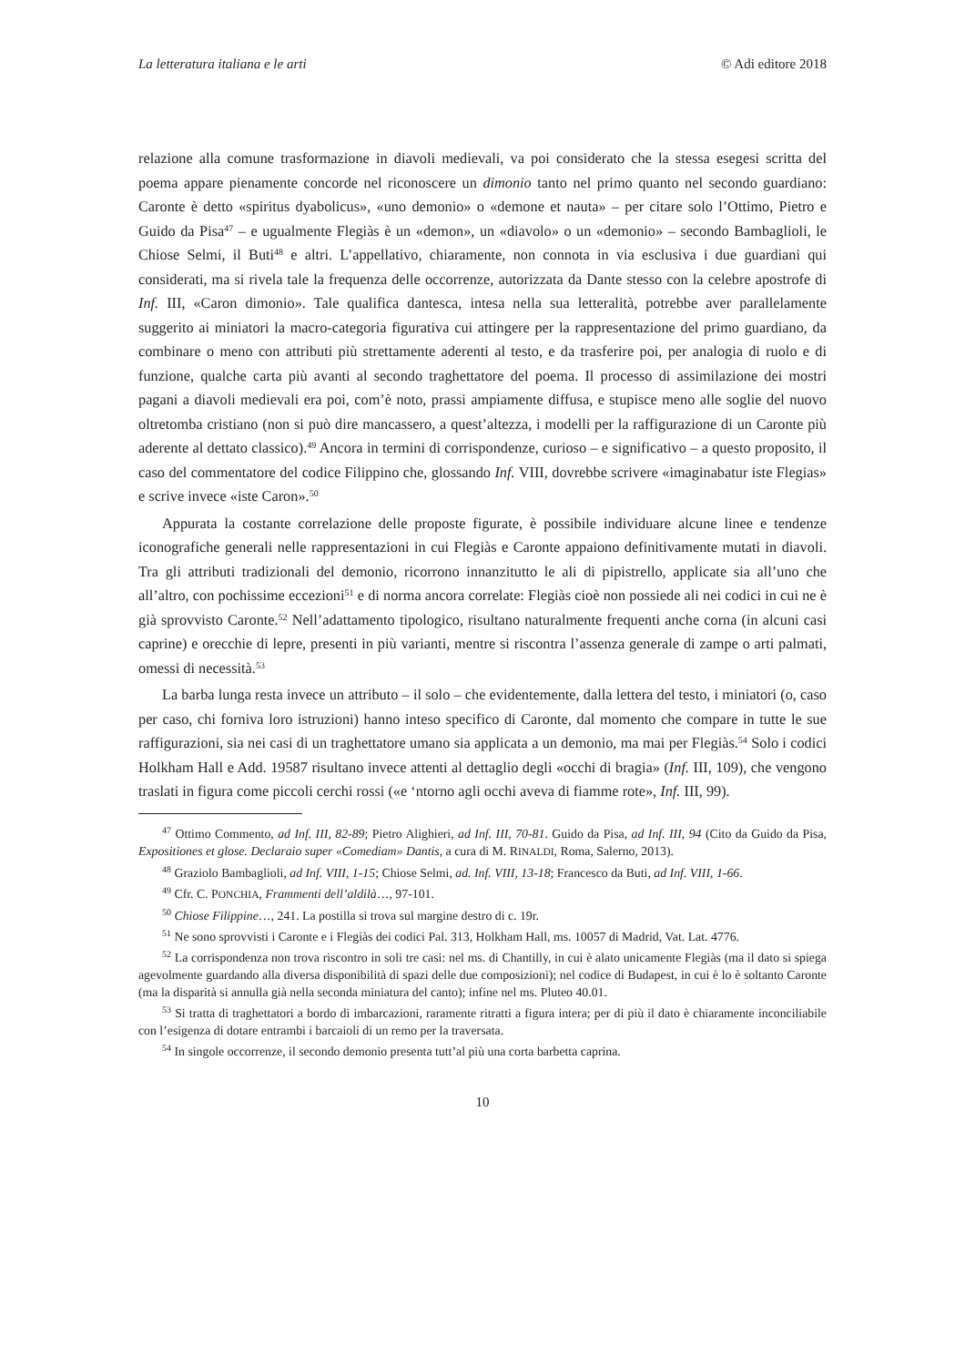La letteratura italiana e le arti © Adi editore 2018
relazione alla comune trasformazione in diavoli medievali, va poi considerato che la stessa esegesi scritta del poema appare pienamente concorde nel riconoscere un dimonio tanto nel primo quanto nel secondo guardiano: Caronte è detto «spiritus dyabolicus», «uno demonio» o «demone et nauta» – per citare solo l’Ottimo, Pietro e Guido da Pisa<sup>47</sup> – e ugualmente Flegiàs è un «demon», un «diavolo» o un «demonio» – secondo Bambaglioli, le Chiose Selmi, il Buti<sup>48</sup> e altri. L’appellativo, chiaramente, non connota in via esclusiva i due guardiani qui considerati, ma si rivela tale la frequenza delle occorrenze, autorizzata da Dante stesso con la celebre apostrofe di Inf. III, «Caron dimonio». Tale qualifica dantesca, intesa nella sua letteralità, potrebbe aver parallelamente suggerito ai miniatori la macro-categoria figurativa cui attingere per la rappresentazione del primo guardiano, da combinare o meno con attributi più strettamente aderenti al testo, e da trasferire poi, per analogia di ruolo e di funzione, qualche carta più avanti al secondo traghettatore del poema. Il processo di assimilazione dei mostri pagani a diavoli medievali era poi, com’è noto, prassi ampiamente diffusa, e stupisce meno alle soglie del nuovo oltretomba cristiano (non si può dire mancassero, a quest’altezza, i modelli per la raffigurazione di un Caronte più aderente al dettato classico).<sup>49</sup> Ancora in termini di corrispondenze, curioso – e significativo – a questo proposito, il caso del commentatore del codice Filippino che, glossando Inf. VIII, dovrebbe scrivere «imaginabatur iste Flegias» e scrive invece «iste Caron».<sup>50</sup>
Appurata la costante correlazione delle proposte figurate, è possibile individuare alcune linee e tendenze iconografiche generali nelle rappresentazioni in cui Flegiàs e Caronte appaiono definitivamente mutati in diavoli. Tra gli attributi tradizionali del demonio, ricorrono innanzitutto le ali di pipistrello, applicate sia all’uno che all’altro, con pochissime eccezioni<sup>51</sup> e di norma ancora correlate: Flegiàs cioè non possiede ali nei codici in cui ne è già sprovvisto Caronte.<sup>52</sup> Nell’adattamento tipologico, risultano naturalmente frequenti anche corna (in alcuni casi caprine) e orecchie di lepre, presenti in più varianti, mentre si riscontra l’assenza generale di zampe o arti palmati, omessi di necessità.<sup>53</sup>
La barba lunga resta invece un attributo – il solo – che evidentemente, dalla lettera del testo, i miniatori (o, caso per caso, chi forniva loro istruzioni) hanno inteso specifico di Caronte, dal momento che compare in tutte le sue raffigurazioni, sia nei casi di un traghettatore umano sia applicata a un demonio, ma mai per Flegiàs.<sup>54</sup> Solo i codici Holkham Hall e Add. 19587 risultano invece attenti al dettaglio degli «occhi di bragia» (Inf. III, 109), che vengono traslati in figura come piccoli cerchi rossi («e ‘ntorno agli occhi aveva di fiamme rote», Inf. III, 99).
<sup>47</sup> Ottimo Commento, ad Inf. III, 82-89; Pietro Alighieri, ad Inf. III, 70-81. Guido da Pisa, ad Inf. III, 94 (Cito da Guido da Pisa, Expositiones et glose. Declaraio super «Comediam» Dantis, a cura di M. RINALDI, Roma, Salerno, 2013).
<sup>48</sup> Graziolo Bambaglioli, ad Inf. VIII, 1-15; Chiose Selmi, ad. Inf. VIII, 13-18; Francesco da Buti, ad Inf. VIII, 1-66.
<sup>49</sup> Cfr. C. PONCHIA, Frammenti dell’aldilà…, 97-101.
<sup>50</sup> Chiose Filippine…, 241. La postilla si trova sul margine destro di c. 19r.
<sup>51</sup> Ne sono sprovvisti i Caronte e i Flegiàs dei codici Pal. 313, Holkham Hall, ms. 10057 di Madrid, Vat. Lat. 4776.
<sup>52</sup> La corrispondenza non trova riscontro in soli tre casi: nel ms. di Chantilly, in cui è alato unicamente Flegiàs (ma il dato si spiega agevolmente guardando alla diversa disponibilità di spazi delle due composizioni); nel codice di Budapest, in cui è lo è soltanto Caronte (ma la disparità si annulla già nella seconda miniatura del canto); infine nel ms. Pluteo 40.01.
<sup>53</sup> Si tratta di traghettatori a bordo di imbarcazioni, raramente ritratti a figura intera; per di più il dato è chiaramente inconciliabile con l’esigenza di dotare entrambi i barcaioli di un remo per la traversata.
<sup>54</sup> In singole occorrenze, il secondo demonio presenta tutt’al più una corta barbetta caprina.
10